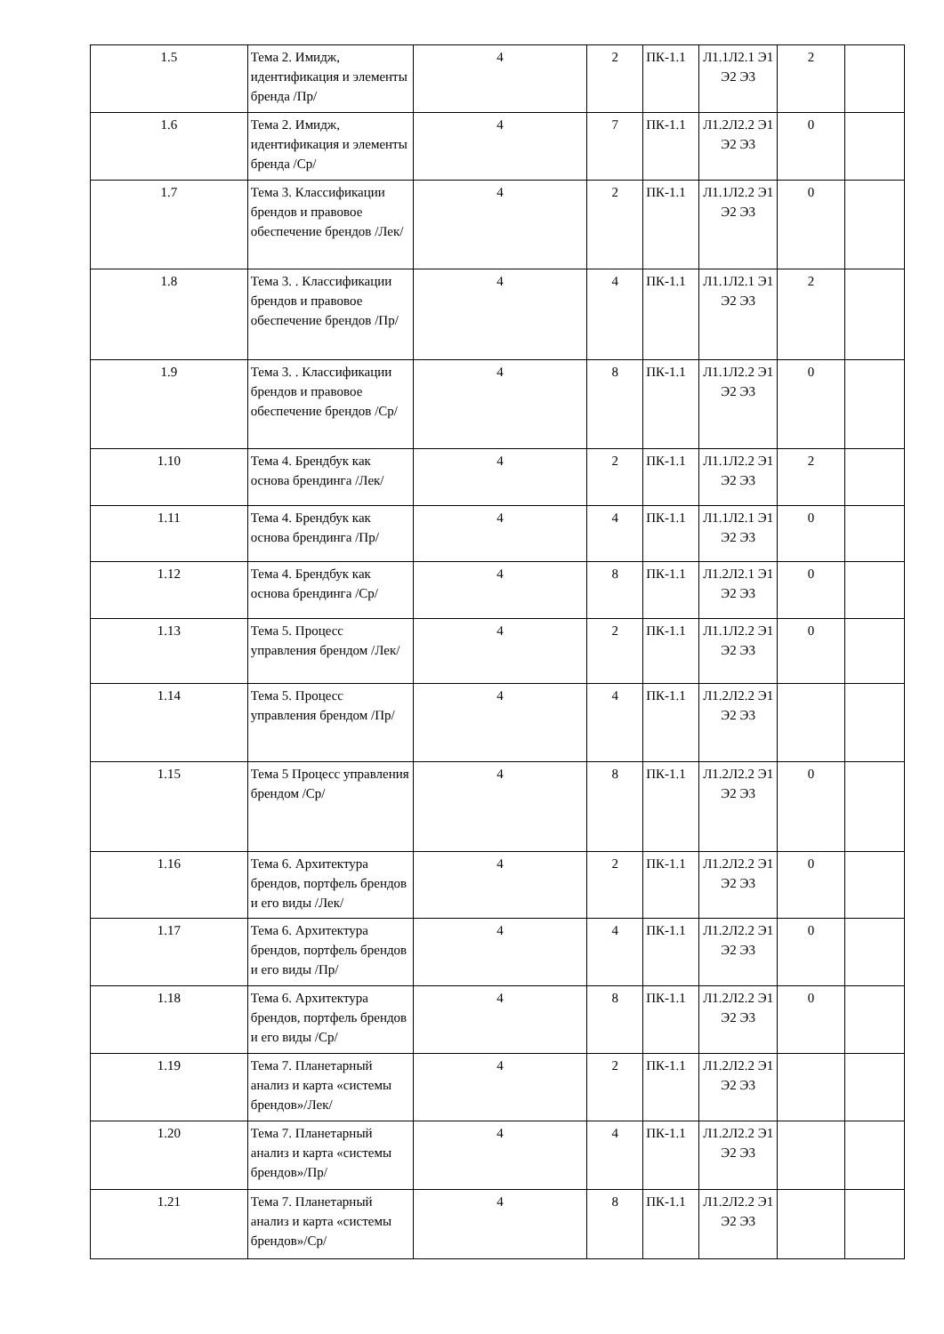| 1.5 | Тема 2. Имидж, идентификация и элементы бренда /Пр/ | 4 | 2 | ПК-1.1 | Л1.1Л2.1 Э1 Э2 Э3 | 2 | |
| 1.6 | Тема 2. Имидж, идентификация и элементы бренда /Ср/ | 4 | 7 | ПК-1.1 | Л1.2Л2.2 Э1 Э2 Э3 | 0 | |
| 1.7 | Тема 3. Классификации брендов и правовое обеспечение брендов /Лек/ | 4 | 2 | ПК-1.1 | Л1.1Л2.2 Э1 Э2 Э3 | 0 | |
| 1.8 | Тема 3. . Классификации брендов и правовое обеспечение брендов /Пр/ | 4 | 4 | ПК-1.1 | Л1.1Л2.1 Э1 Э2 Э3 | 2 | |
| 1.9 | Тема 3. . Классификации брендов и правовое обеспечение брендов /Ср/ | 4 | 8 | ПК-1.1 | Л1.1Л2.2 Э1 Э2 Э3 | 0 | |
| 1.10 | Тема 4. Брендбук как основа брендинга /Лек/ | 4 | 2 | ПК-1.1 | Л1.1Л2.2 Э1 Э2 Э3 | 2 | |
| 1.11 | Тема 4. Брендбук как основа брендинга /Пр/ | 4 | 4 | ПК-1.1 | Л1.1Л2.1 Э1 Э2 Э3 | 0 | |
| 1.12 | Тема 4. Брендбук как основа брендинга /Ср/ | 4 | 8 | ПК-1.1 | Л1.2Л2.1 Э1 Э2 Э3 | 0 | |
| 1.13 | Тема 5. Процесс управления брендом /Лек/ | 4 | 2 | ПК-1.1 | Л1.1Л2.2 Э1 Э2 Э3 | 0 | |
| 1.14 | Тема 5. Процесс управления брендом /Пр/ | 4 | 4 | ПК-1.1 | Л1.2Л2.2 Э1 Э2 Э3 | | |
| 1.15 | Тема 5 Процесс управления брендом /Ср/ | 4 | 8 | ПК-1.1 | Л1.2Л2.2 Э1 Э2 Э3 | 0 | |
| 1.16 | Тема 6. Архитектура брендов, портфель брендов и его виды /Лек/ | 4 | 2 | ПК-1.1 | Л1.2Л2.2 Э1 Э2 Э3 | 0 | |
| 1.17 | Тема 6. Архитектура брендов, портфель брендов и его виды /Пр/ | 4 | 4 | ПК-1.1 | Л1.2Л2.2 Э1 Э2 Э3 | 0 | |
| 1.18 | Тема 6. Архитектура брендов, портфель брендов и его виды /Ср/ | 4 | 8 | ПК-1.1 | Л1.2Л2.2 Э1 Э2 Э3 | 0 | |
| 1.19 | Тема 7. Планетарный анализ и карта «системы брендов»/Лек/ | 4 | 2 | ПК-1.1 | Л1.2Л2.2 Э1 Э2 Э3 | | |
| 1.20 | Тема 7. Планетарный анализ и карта «системы брендов»/Пр/ | 4 | 4 | ПК-1.1 | Л1.2Л2.2 Э1 Э2 Э3 | | |
| 1.21 | Тема 7. Планетарный анализ и карта «системы брендов»/Ср/ | 4 | 8 | ПК-1.1 | Л1.2Л2.2 Э1 Э2 Э3 | | |